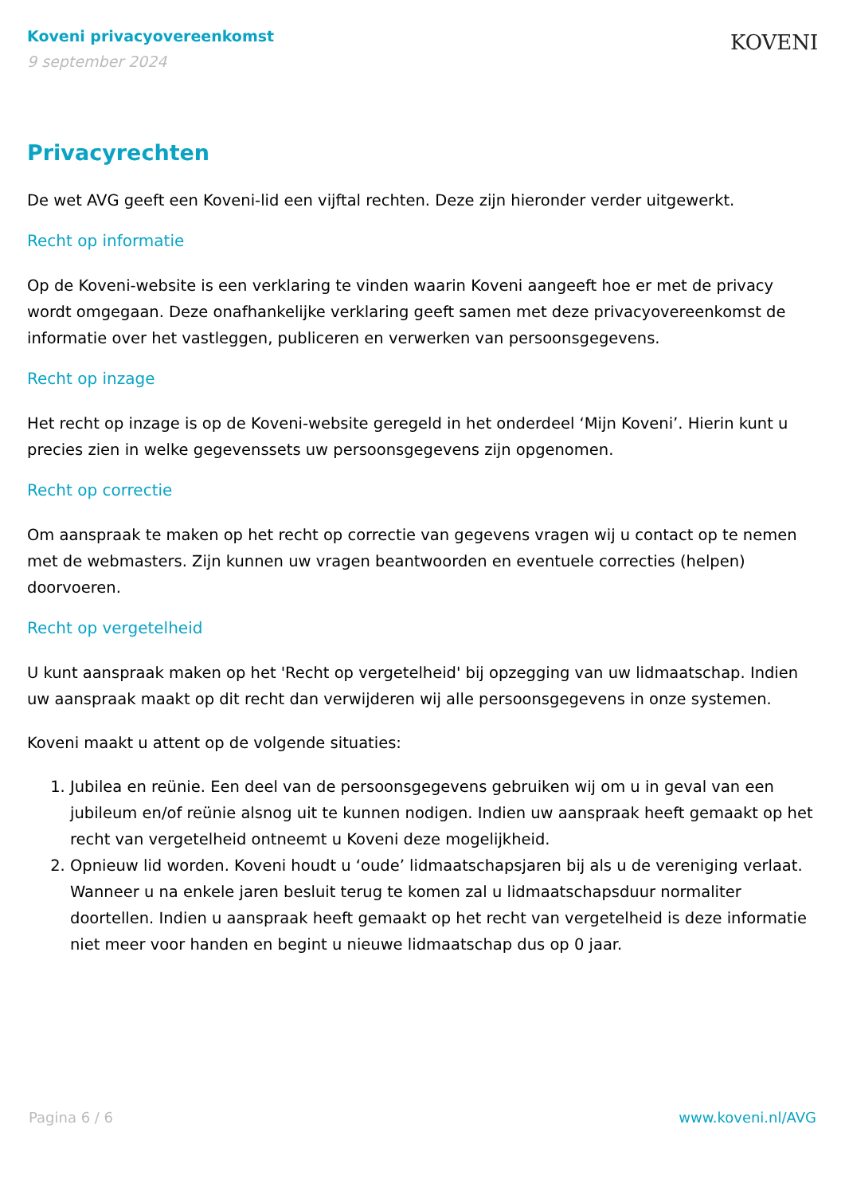Koveni privacyovereenkomst
9 september 2024
KOVENI
Privacyrechten
De wet AVG geeft een Koveni-lid een vijftal rechten. Deze zijn hieronder verder uitgewerkt.
Recht op informatie
Op de Koveni-website is een verklaring te vinden waarin Koveni aangeeft hoe er met de privacy wordt omgegaan. Deze onafhankelijke verklaring geeft samen met deze privacyovereenkomst de informatie over het vastleggen, publiceren en verwerken van persoonsgegevens.
Recht op inzage
Het recht op inzage is op de Koveni-website geregeld in het onderdeel ‘Mijn Koveni’. Hierin kunt u precies zien in welke gegevenssets uw persoonsgegevens zijn opgenomen.
Recht op correctie
Om aanspraak te maken op het recht op correctie van gegevens vragen wij u contact op te nemen met de webmasters. Zijn kunnen uw vragen beantwoorden en eventuele correcties (helpen) doorvoeren.
Recht op vergetelheid
U kunt aanspraak maken op het 'Recht op vergetelheid' bij opzegging van uw lidmaatschap. Indien uw aanspraak maakt op dit recht dan verwijderen wij alle persoonsgegevens in onze systemen.
Koveni maakt u attent op de volgende situaties:
1. Jubilea en reünie. Een deel van de persoonsgegevens gebruiken wij om u in geval van een jubileum en/of reünie alsnog uit te kunnen nodigen. Indien uw aanspraak heeft gemaakt op het recht van vergetelheid ontneemt u Koveni deze mogelijkheid.
2. Opnieuw lid worden. Koveni houdt u ‘oude’ lidmaatschapsjaren bij als u de vereniging verlaat. Wanneer u na enkele jaren besluit terug te komen zal u lidmaatschapsduur normaliter doortellen. Indien u aanspraak heeft gemaakt op het recht van vergetelheid is deze informatie niet meer voor handen en begint u nieuwe lidmaatschap dus op 0 jaar.
Pagina 6 / 6 www.koveni.nl/AVG